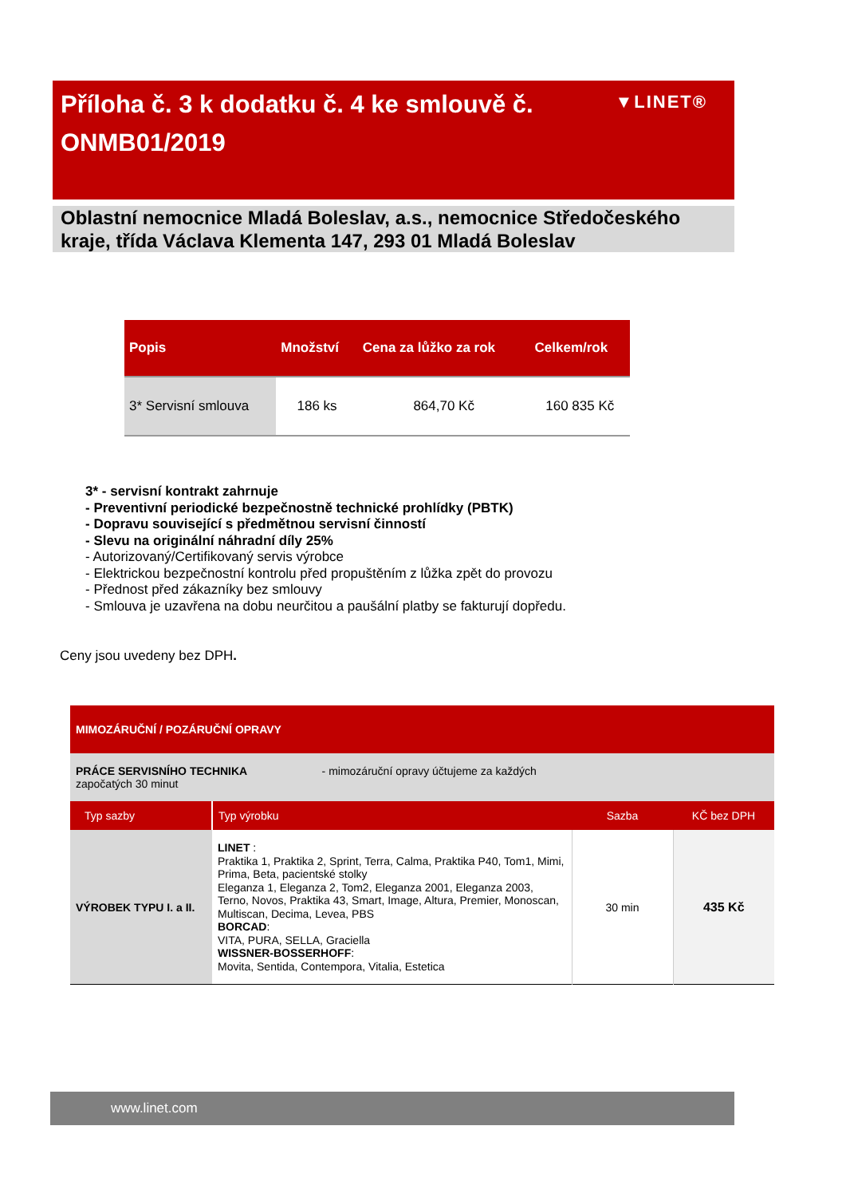Příloha č. 3 k dodatku č. 4 ke smlouvě č. ONMB01/2019
▼LINET®
Oblastní nemocnice Mladá Boleslav, a.s., nemocnice Středočeského kraje, třída Václava Klementa 147, 293 01 Mladá Boleslav
| Popis | Množství | Cena za lůžko za rok | Celkem/rok |
| --- | --- | --- | --- |
| 3* Servisní smlouva | 186 ks | 864,70 Kč | 160 835 Kč |
3* - servisní kontrakt zahrnuje
- Preventivní periodické bezpečnostně technické prohlídky (PBTK)
- Dopravu související s předmětnou servisní činností
- Slevu na originální náhradní díly 25%
- Autorizovaný/Certifikovaný servis výrobce
- Elektrickou bezpečnostní kontrolu před propuštěním z lůžka zpět do provozu
- Přednost před zákazníky bez smlouvy
- Smlouva je uzavřena na dobu neurčitou a paušální platby se fakturují dopředu.
Ceny jsou uvedeny bez DPH.
| MIMOZÁRUČNÍ / POZÁRUČNÍ OPRAVY | | | |
| PRÁCE SERVISNÍHO TECHNIKA - mimozáruční opravy účtujeme za každých započatých 30 minut | | | |
| Typ sazby | Typ výrobku | Sazba | KČ bez DPH |
| VÝROBEK TYPU I. a II. | LINET : Praktika 1, Praktika 2, Sprint, Terra, Calma, Praktika P40, Tom1, Mimi, Prima, Beta, pacientské stolky Eleganza 1, Eleganza 2, Tom2, Eleganza 2001, Eleganza 2003, Terno, Novos, Praktika 43, Smart, Image, Altura, Premier, Monoscan, Multiscan, Decima, Levea, PBS BORCAD : VITA, PURA, SELLA, Graciella WISSNER-BOSSERHOFF : Movita, Sentida, Contempora, Vitalia, Estetica | 30 min | 435 Kč |
www.linet.com